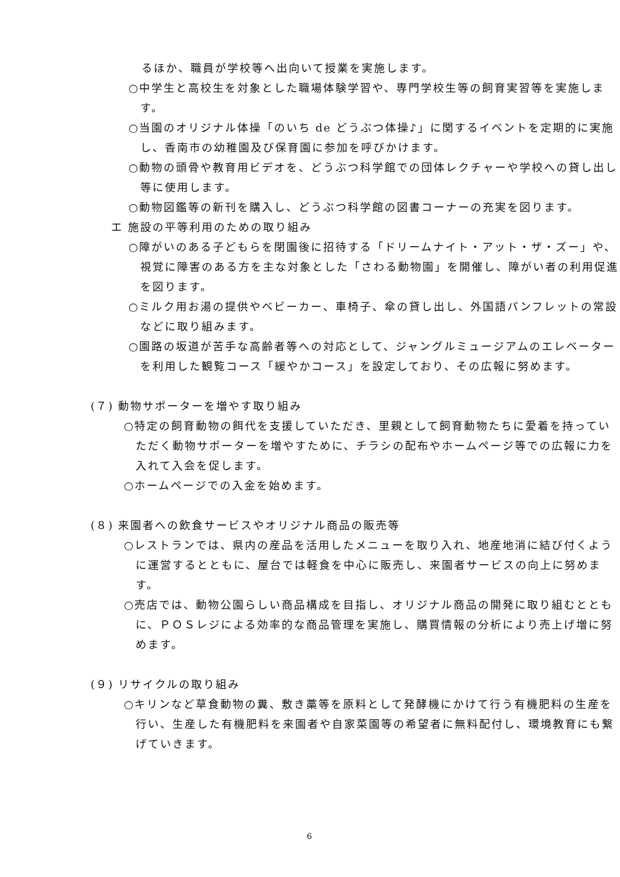るほか、職員が学校等へ出向いて授業を実施します。
○中学生と高校生を対象とした職場体験学習や、専門学校生等の飼育実習等を実施します。
○当園のオリジナル体操「のいち de どうぶつ体操♪」に関するイベントを定期的に実施し、香南市の幼稚園及び保育園に参加を呼びかけます。
○動物の頭骨や教育用ビデオを、どうぶつ科学館での団体レクチャーや学校への貸し出し等に使用します。
○動物図鑑等の新刊を購入し、どうぶつ科学館の図書コーナーの充実を図ります。
エ 施設の平等利用のための取り組み
○障がいのある子どもらを閉園後に招待する「ドリームナイト・アット・ザ・ズー」や、視覚に障害のある方を主な対象とした「さわる動物園」を開催し、障がい者の利用促進を図ります。
○ミルク用お湯の提供やベビーカー、車椅子、傘の貸し出し、外国語パンフレットの常設などに取り組みます。
○園路の坂道が苦手な高齢者等への対応として、ジャングルミュージアムのエレベーターを利用した観覧コース「緩やかコース」を設定しており、その広報に努めます。
(７) 動物サポーターを増やす取り組み
○特定の飼育動物の餌代を支援していただき、里親として飼育動物たちに愛着を持っていただく動物サポーターを増やすために、チラシの配布やホームページ等での広報に力を入れて入会を促します。
○ホームページでの入金を始めます。
(８) 来園者への飲食サービスやオリジナル商品の販売等
○レストランでは、県内の産品を活用したメニューを取り入れ、地産地消に結び付くように運営するとともに、屋台では軽食を中心に販売し、来園者サービスの向上に努めます。
○売店では、動物公園らしい商品構成を目指し、オリジナル商品の開発に取り組むとともに、ＰＯＳレジによる効率的な商品管理を実施し、購買情報の分析により売上げ増に努めます。
(９) リサイクルの取り組み
○キリンなど草食動物の糞、敷き藁等を原料として発酵機にかけて行う有機肥料の生産を行い、生産した有機肥料を来園者や自家菜園等の希望者に無料配付し、環境教育にも繋げていきます。
6